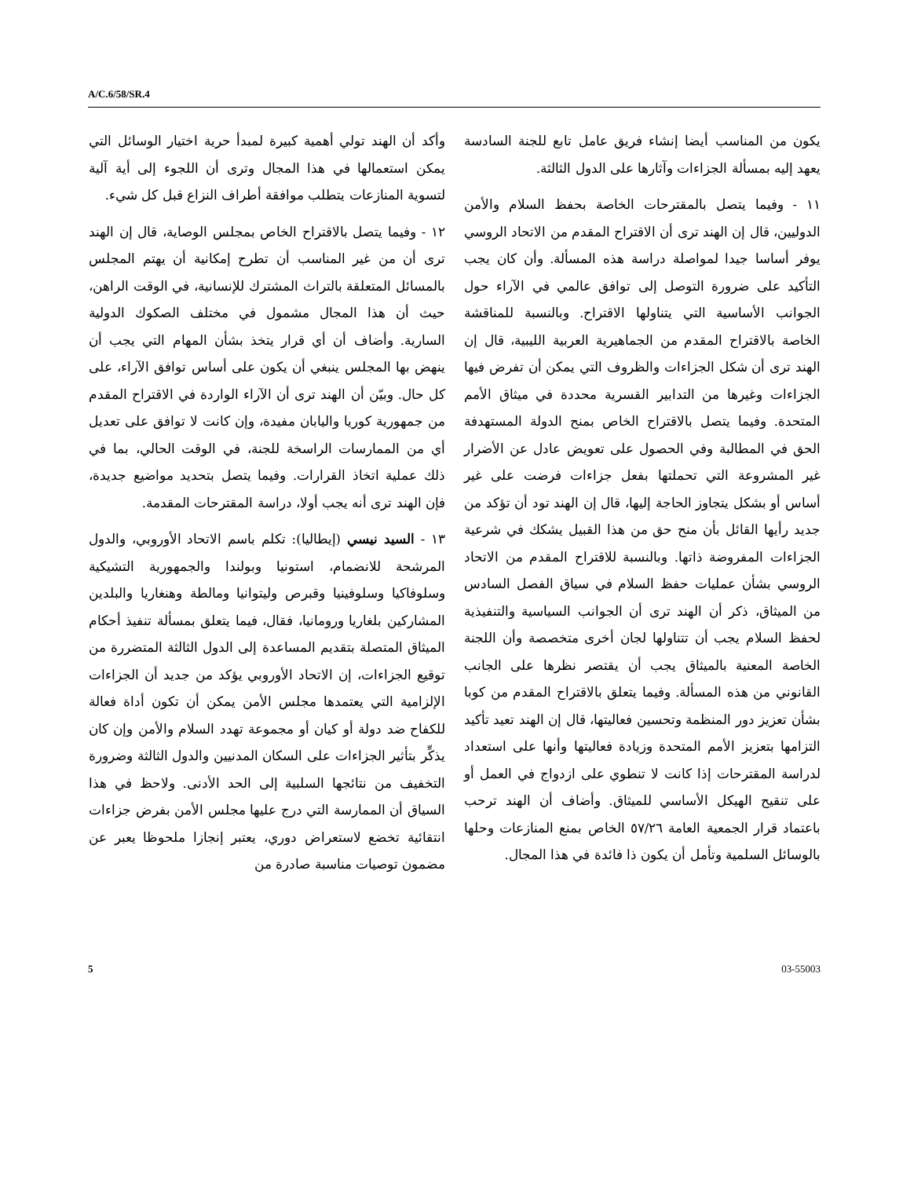A/C.6/58/SR.4
يكون من المناسب أيضا إنشاء فريق عامل تابع للجنة السادسة يعهد إليه بمسألة الجزاءات وآثارها على الدول الثالثة.
١١ - وفيما يتصل بالمقترحات الخاصة بحفظ السلام والأمن الدوليين، قال إن الهند ترى أن الاقتراح المقدم من الاتحاد الروسي يوفر أساسا جيدا لمواصلة دراسة هذه المسألة. وأن كان يجب التأكيد على ضرورة التوصل إلى توافق عالمي في الآراء حول الجوانب الأساسية التي يتناولها الاقتراح. وبالنسبة للمناقشة الخاصة بالاقتراح المقدم من الجماهيرية العربية الليبية، قال إن الهند ترى أن شكل الجزاءات والظروف التي يمكن أن تفرض فيها الجزاءات وغيرها من التدابير القسرية محددة في ميثاق الأمم المتحدة. وفيما يتصل بالاقتراح الخاص بمنح الدولة المستهدفة الحق في المطالبة وفي الحصول على تعويض عادل عن الأضرار غير المشروعة التي تحملتها بفعل جزاءات فرضت على غير أساس أو بشكل يتجاوز الحاجة إليها، قال إن الهند تود أن تؤكد من جديد رأيها القائل بأن منح حق من هذا القبيل يشكك في شرعية الجزاءات المفروضة ذاتها. وبالنسبة للاقتراح المقدم من الاتحاد الروسي بشأن عمليات حفظ السلام في سياق الفصل السادس من الميثاق، ذكر أن الهند ترى أن الجوانب السياسية والتنفيذية لحفظ السلام يجب أن تتناولها لجان أخرى متخصصة وأن اللجنة الخاصة المعنية بالميثاق يجب أن يقتصر نظرها على الجانب القانوني من هذه المسألة. وفيما يتعلق بالاقتراح المقدم من كوبا بشأن تعزيز دور المنظمة وتحسين فعاليتها، قال إن الهند تعيد تأكيد التزامها بتعزيز الأمم المتحدة وزيادة فعاليتها وأنها على استعداد لدراسة المقترحات إذا كانت لا تنطوي على ازدواج في العمل أو على تنقيح الهيكل الأساسي للميثاق. وأضاف أن الهند ترحب باعتماد قرار الجمعية العامة ٥٧/٢٦ الخاص بمنع المنازعات وحلها بالوسائل السلمية وتأمل أن يكون ذا فائدة في هذا المجال.
وأكد أن الهند تولي أهمية كبيرة لمبدأ حرية اختيار الوسائل التي يمكن استعمالها في هذا المجال وترى أن اللجوء إلى أية آلية لتسوية المنازعات يتطلب موافقة أطراف النزاع قبل كل شيء.
١٢ - وفيما يتصل بالاقتراح الخاص بمجلس الوصاية، قال إن الهند ترى أن من غير المناسب أن تطرح إمكانية أن يهتم المجلس بالمسائل المتعلقة بالتراث المشترك للإنسانية، في الوقت الراهن، حيث أن هذا المجال مشمول في مختلف الصكوك الدولية السارية. وأضاف أن أي قرار يتخذ بشأن المهام التي يجب أن ينهض بها المجلس ينبغي أن يكون على أساس توافق الآراء، على كل حال. وبيّن أن الهند ترى أن الآراء الواردة في الاقتراح المقدم من جمهورية كوريا واليابان مفيدة، وإن كانت لا توافق على تعديل أي من الممارسات الراسخة للجنة، في الوقت الحالي، بما في ذلك عملية اتخاذ القرارات. وفيما يتصل بتحديد مواضيع جديدة، فإن الهند ترى أنه يجب أولا، دراسة المقترحات المقدمة.
١٣ - السيد نيسي (إيطاليا): تكلم باسم الاتحاد الأوروبي، والدول المرشحة للانضمام، استونيا وبولندا والجمهورية التشيكية وسلوفاكيا وسلوفينيا وقبرص وليتوانيا ومالطة وهنغاريا والبلدين المشاركين بلغاريا ورومانيا، فقال، فيما يتعلق بمسألة تنفيذ أحكام الميثاق المتصلة بتقديم المساعدة إلى الدول الثالثة المتضررة من توقيع الجزاءات، إن الاتحاد الأوروبي يؤكد من جديد أن الجزاءات الإلزامية التي يعتمدها مجلس الأمن يمكن أن تكون أداة فعالة للكفاح ضد دولة أو كيان أو مجموعة تهدد السلام والأمن وإن كان يذكِّر بتأثير الجزاءات على السكان المدنيين والدول الثالثة وضرورة التخفيف من نتائجها السلبية إلى الحد الأدنى. ولاحظ في هذا السياق أن الممارسة التي درج عليها مجلس الأمن بفرض جزاءات انتقائية تخضع لاستعراض دوري، يعتبر إنجازا ملحوظا يعبر عن مضمون توصيات مناسبة صادرة من
5 03-55003